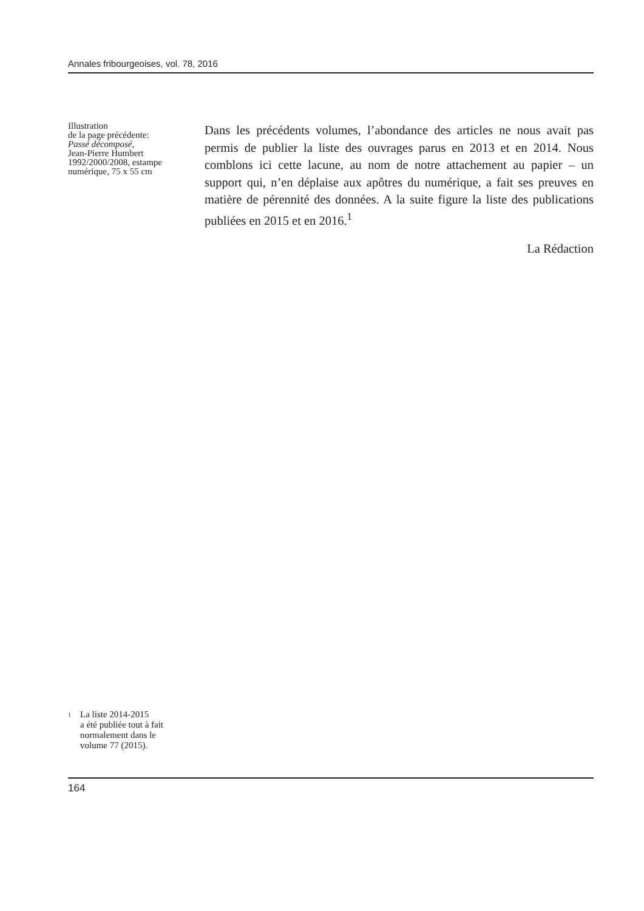Annales fribourgeoises, vol. 78, 2016
Illustration
de la page précédente:
Passé décomposé,
Jean-Pierre Humbert
1992/2000/2008, estampe
numérique, 75 x 55 cm
Dans les précédents volumes, l’abondance des articles ne nous avait pas permis de publier la liste des ouvrages parus en 2013 et en 2014. Nous comblons ici cette lacune, au nom de notre attachement au papier – un support qui, n’en déplaise aux apôtres du numérique, a fait ses preuves en matière de pérennité des données. A la suite figure la liste des publications publiées en 2015 et en 2016.<sup>1</sup>
La Rédaction
<sup>1</sup>
La liste 2014-2015
a été publiée tout à fait
normalement dans le
volume 77 (2015).
164